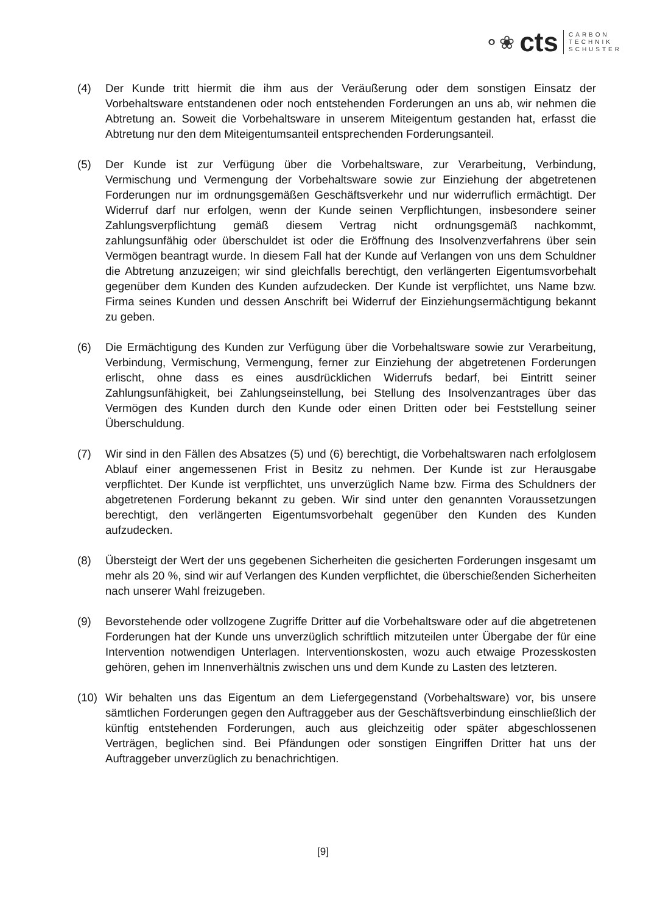⚬❀ cts
CARBON
TECHNIK
SCHUSTER
(4) Der Kunde tritt hiermit die ihm aus der Veräußerung oder dem sonstigen Einsatz der Vorbehaltsware entstandenen oder noch entstehenden Forderungen an uns ab, wir nehmen die Abtretung an. Soweit die Vorbehaltsware in unserem Miteigentum gestanden hat, erfasst die Abtretung nur den dem Miteigentumsanteil entsprechenden Forderungsanteil.
(5) Der Kunde ist zur Verfügung über die Vorbehaltsware, zur Verarbeitung, Verbindung, Vermischung und Vermengung der Vorbehaltsware sowie zur Einziehung der abgetretenen Forderungen nur im ordnungsgemäßen Geschäftsverkehr und nur widerruflich ermächtigt. Der Widerruf darf nur erfolgen, wenn der Kunde seinen Verpflichtungen, insbesondere seiner Zahlungsverpflichtung gemäß diesem Vertrag nicht ordnungsgemäß nachkommt, zahlungsunfähig oder überschuldet ist oder die Eröffnung des Insolvenzverfahrens über sein Vermögen beantragt wurde. In diesem Fall hat der Kunde auf Verlangen von uns dem Schuldner die Abtretung anzuzeigen; wir sind gleichfalls berechtigt, den verlängerten Eigentumsvorbehalt gegenüber dem Kunden des Kunden aufzudecken. Der Kunde ist verpflichtet, uns Name bzw. Firma seines Kunden und dessen Anschrift bei Widerruf der Einziehungsermächtigung bekannt zu geben.
(6) Die Ermächtigung des Kunden zur Verfügung über die Vorbehaltsware sowie zur Verarbeitung, Verbindung, Vermischung, Vermengung, ferner zur Einziehung der abgetretenen Forderungen erlischt, ohne dass es eines ausdrücklichen Widerrufs bedarf, bei Eintritt seiner Zahlungsunfähigkeit, bei Zahlungseinstellung, bei Stellung des Insolvenzantrages über das Vermögen des Kunden durch den Kunde oder einen Dritten oder bei Feststellung seiner Überschuldung.
(7) Wir sind in den Fällen des Absatzes (5) und (6) berechtigt, die Vorbehaltswaren nach erfolglosem Ablauf einer angemessenen Frist in Besitz zu nehmen. Der Kunde ist zur Herausgabe verpflichtet. Der Kunde ist verpflichtet, uns unverzüglich Name bzw. Firma des Schuldners der abgetretenen Forderung bekannt zu geben. Wir sind unter den genannten Voraussetzungen berechtigt, den verlängerten Eigentumsvorbehalt gegenüber den Kunden des Kunden aufzudecken.
(8) Übersteigt der Wert der uns gegebenen Sicherheiten die gesicherten Forderungen insgesamt um mehr als 20 %, sind wir auf Verlangen des Kunden verpflichtet, die überschießenden Sicherheiten nach unserer Wahl freizugeben.
(9) Bevorstehende oder vollzogene Zugriffe Dritter auf die Vorbehaltsware oder auf die abgetretenen Forderungen hat der Kunde uns unverzüglich schriftlich mitzuteilen unter Übergabe der für eine Intervention notwendigen Unterlagen. Interventionskosten, wozu auch etwaige Prozesskosten gehören, gehen im Innenverhältnis zwischen uns und dem Kunde zu Lasten des letzteren.
(10) Wir behalten uns das Eigentum an dem Liefergegenstand (Vorbehaltsware) vor, bis unsere sämtlichen Forderungen gegen den Auftraggeber aus der Geschäftsverbindung einschließlich der künftig entstehenden Forderungen, auch aus gleichzeitig oder später abgeschlossenen Verträgen, beglichen sind. Bei Pfändungen oder sonstigen Eingriffen Dritter hat uns der Auftraggeber unverzüglich zu benachrichtigen.
[9]